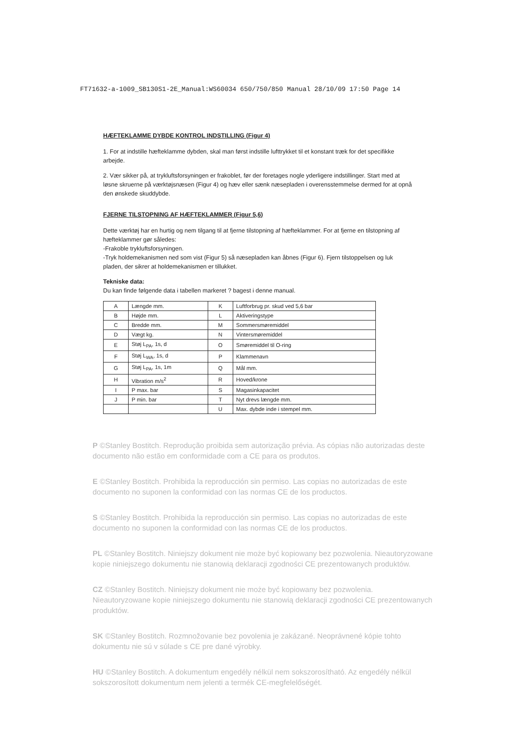FT71632-a-1009_SB130S1-2E_Manual:WS60034 650/750/850 Manual 28/10/09 17:50 Page 14
HÆFTEKLAMME DYBDE KONTROL INDSTILLING (Figur 4)
1. For at indstille hæfteklamme dybden, skal man først indstille lufttrykket til et konstant træk for det specifikke arbejde.
2. Vær sikker på, at trykluftsforsyningen er frakoblet, før der foretages nogle yderligere indstillinger. Start med at løsne skruerne på værktøjsnæsen (Figur 4) og hæv eller sænk næsepladen i overensstemmelse dermed for at opnå den ønskede skuddybde.
FJERNE TILSTOPNING AF HÆFTEKLAMMER (Figur 5,6)
Dette værktøj har en hurtig og nem tilgang til at fjerne tilstopning af hæfteklammer. For at fjerne en tilstopning af hæfteklammer gør således:
-Frakoble trykluftsforsyningen.
-Tryk holdemekanismen ned som vist (Figur 5) så næsepladen kan åbnes (Figur 6). Fjern tilstoppelsen og luk pladen, der sikrer at holdemekanismen er tillukket.
Tekniske data:
Du kan finde følgende data i tabellen markeret ? bagest i denne manual.
| A | Længde mm. | K | Luftforbrug pr. skud ved 5,6 bar |
| B | Højde mm. | L | Aktiveringstype |
| C | Bredde mm. | M | Sommersmøremiddel |
| D | Vægt kg. | N | Vintersmøremiddel |
| E | Støj L<sub>PA</sub>, 1s, d | O | Smøremiddel til O-ring |
| F | Støj L<sub>WA</sub>, 1s, d | P | Klammenavn |
| G | Støj L<sub>PA</sub>, 1s, 1m | Q | Mål mm. |
| H | Vibration m/s<sup>2</sup> | R | Hoved/krone |
| I | P max. bar | S | Magasinkapacitet |
| J | P min. bar | T | Nyt drevs længde mm. |
| | | U | Max. dybde inde i stempel mm. |
P ©Stanley Bostitch. Reprodução proibida sem autorização prévia. As cópias não autorizadas deste documento não estão em conformidade com a CE para os produtos.
E ©Stanley Bostitch. Prohibida la reproducción sin permiso. Las copias no autorizadas de este documento no suponen la conformidad con las normas CE de los productos.
S ©Stanley Bostitch. Prohibida la reproducción sin permiso. Las copias no autorizadas de este documento no suponen la conformidad con las normas CE de los productos.
PL ©Stanley Bostitch. Niniejszy dokument nie może być kopiowany bez pozwolenia. Nieautoryzowane kopie niniejszego dokumentu nie stanowią deklaracji zgodności CE prezentowanych produktów.
CZ ©Stanley Bostitch. Niniejszy dokument nie może być kopiowany bez pozwolenia. Nieautoryzowane kopie niniejszego dokumentu nie stanowią deklaracji zgodności CE prezentowanych produktów.
SK ©Stanley Bostitch. Rozmnožovanie bez povolenia je zakázané. Neoprávnené kópie tohto dokumentu nie sú v súlade s CE pre dané výrobky.
HU ©Stanley Bostitch. A dokumentum engedély nélkül nem sokszorosítható. Az engedély nélkül sokszorosított dokumentum nem jelenti a termék CE-megfelelőségét.